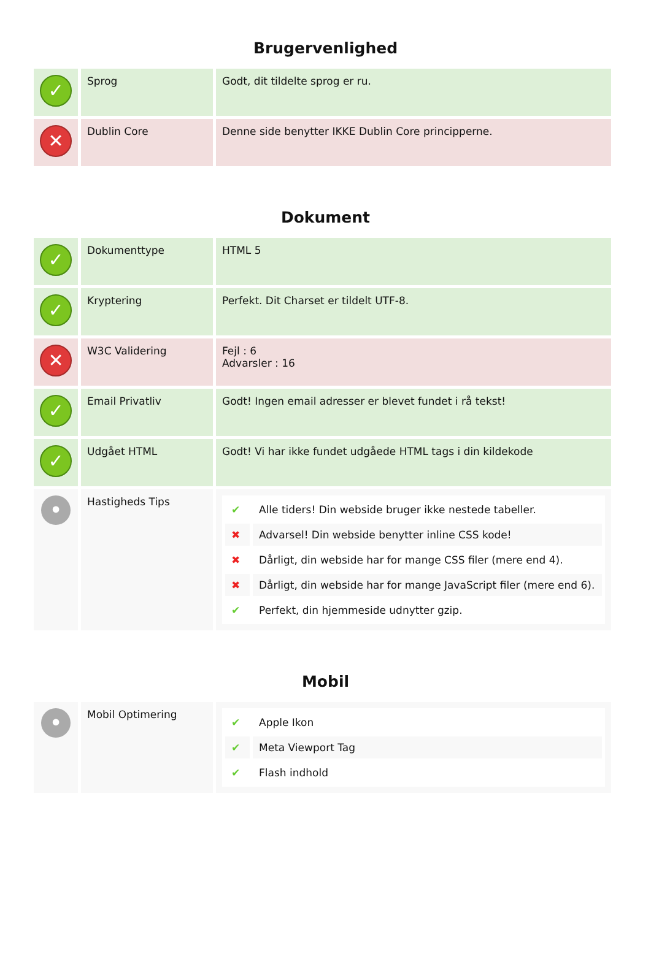Brugervenlighed
| ✓ | Sprog | Godt, dit tildelte sprog er ru. |
| ✕ | Dublin Core | Denne side benytter IKKE Dublin Core principperne. |
Dokument
| ✓ | Dokumenttype | HTML 5 |
| ✓ | Kryptering | Perfekt. Dit Charset er tildelt UTF-8. |
| ✕ | W3C Validering | Fejl : 6 Advarsler : 16 |
| ✓ | Email Privatliv | Godt! Ingen email adresser er blevet fundet i rå tekst! |
| ✓ | Udgået HTML | Godt! Vi har ikke fundet udgåede HTML tags i din kildekode |
| • | Hastigheds Tips | / ✔ / Alle tiders! Din webside bruger ikke nestede tabeller. / / ✖ / Advarsel! Din webside benytter inline CSS kode! / / ✖ / Dårligt, din webside har for mange CSS filer (mere end 4). / / ✖ / Dårligt, din webside har for mange JavaScript filer (mere end 6). / / ✔ / Perfekt, din hjemmeside udnytter gzip. / |
Mobil
| • | Mobil Optimering | / ✔ / Apple Ikon / / ✔ / Meta Viewport Tag / / ✔ / Flash indhold / |